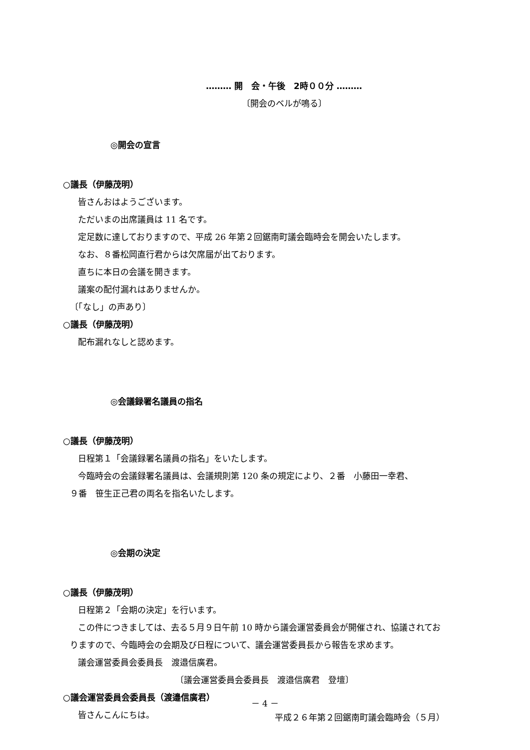……… 開　会・午後　2時００分 ………
〔開会のベルが鳴る〕
◎開会の宣言
○議長（伊藤茂明）
皆さんおはようございます。
ただいまの出席議員は 11 名です。
定足数に達しておりますので、平成 26 年第２回鋸南町議会臨時会を開会いたします。
なお、８番松岡直行君からは欠席届が出ております。
直ちに本日の会議を開きます。
議案の配付漏れはありませんか。
〔「なし」の声あり〕
○議長（伊藤茂明）
配布漏れなしと認めます。
◎会議録署名議員の指名
○議長（伊藤茂明）
日程第１「会議録署名議員の指名」をいたします。
今臨時会の会議録署名議員は、会議規則第 120 条の規定により、２番　小藤田一幸君、
９番　笹生正己君の両名を指名いたします。
◎会期の決定
○議長（伊藤茂明）
日程第２「会期の決定」を行います。
この件につきましては、去る５月９日午前 10 時から議会運営委員会が開催され、協議されてお
りますので、今臨時会の会期及び日程について、議会運営委員長から報告を求めます。
議会運営委員会委員長　渡邉信廣君。
〔議会運営委員会委員長　渡邉信廣君　登壇〕
○議会運営委員会委員長（渡邉信廣君）
皆さんこんにちは。
－ 4 －
平成２６年第２回鋸南町議会臨時会（５月）